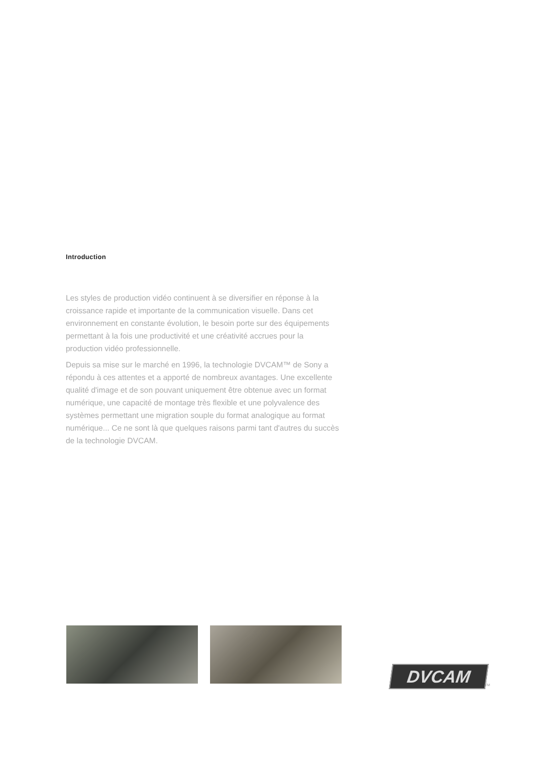Introduction
Les styles de production vidéo continuent à se diversifier en réponse à la croissance rapide et importante de la communication visuelle. Dans cet environnement en constante évolution, le besoin porte sur des équipements permettant à la fois une productivité et une créativité accrues pour la production vidéo professionnelle.
Depuis sa mise sur le marché en 1996, la technologie DVCAM™ de Sony a répondu à ces attentes et a apporté de nombreux avantages. Une excellente qualité d'image et de son pouvant uniquement être obtenue avec un format numérique, une capacité de montage très flexible et une polyvalence des systèmes permettant une migration souple du format analogique au format numérique... Ce ne sont là que quelques raisons parmi tant d'autres du succès de la technologie DVCAM.
DVCAM
TM